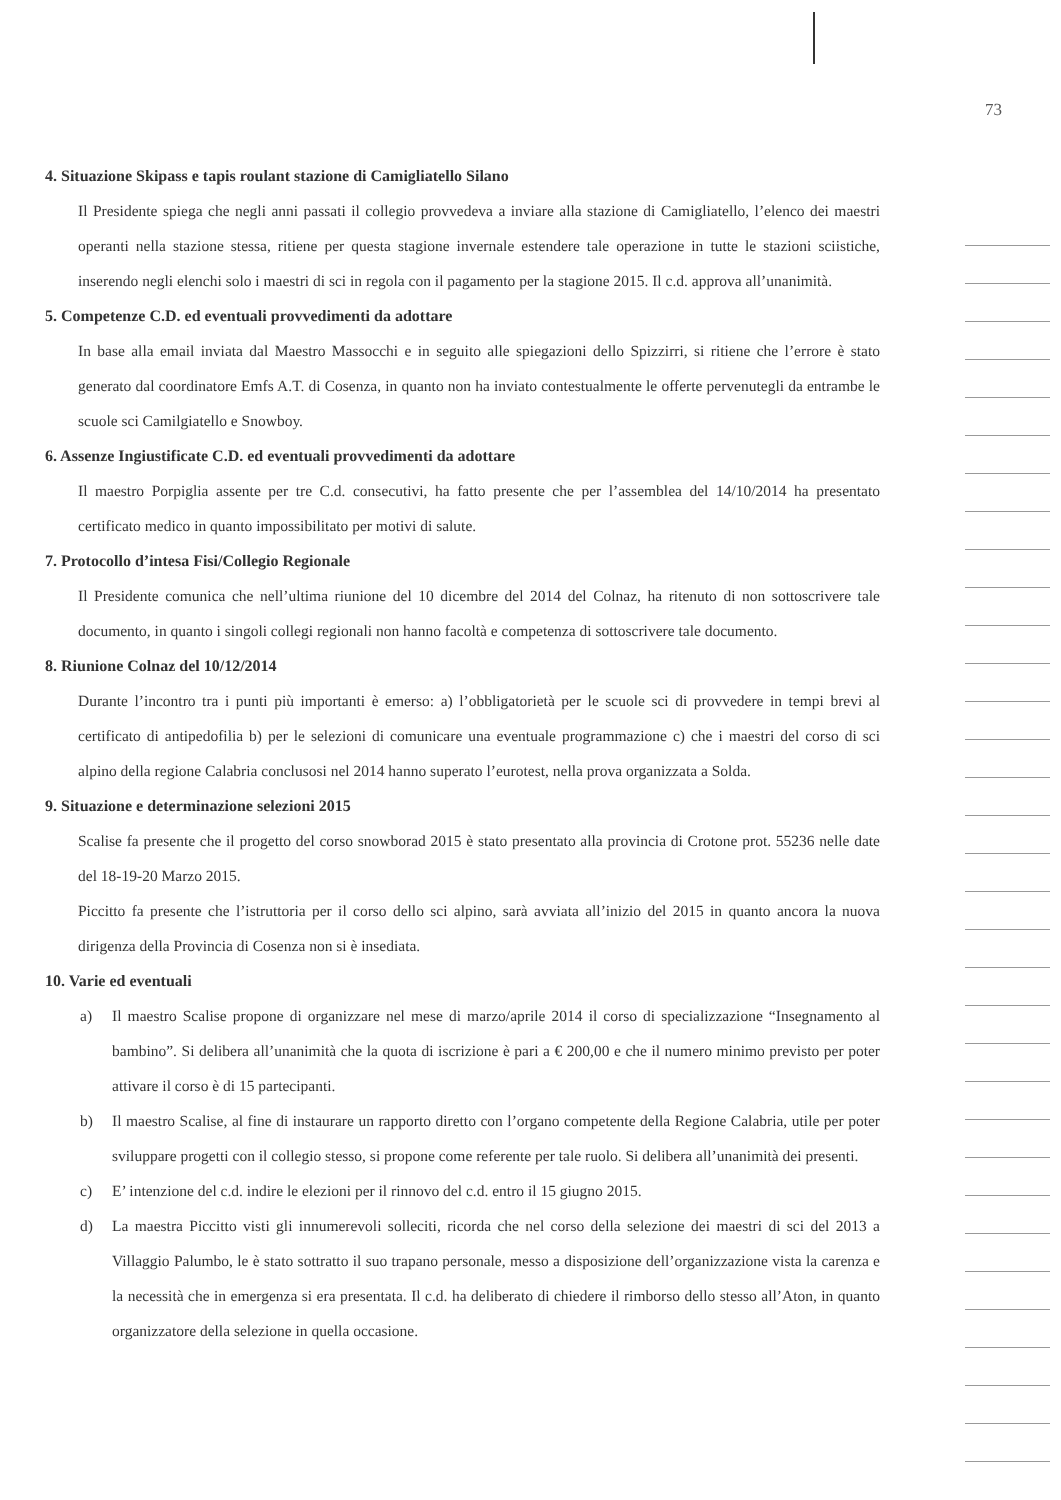73
4. Situazione Skipass e tapis roulant stazione di Camigliatello Silano
Il Presidente spiega che negli anni passati il collegio provvedeva a inviare alla stazione di Camigliatello, l’elenco dei maestri operanti nella stazione stessa, ritiene per questa stagione invernale estendere tale operazione in tutte le stazioni sciistiche, inserendo negli elenchi solo i maestri di sci in regola con il pagamento per la stagione 2015. Il c.d. approva all’unanimità.
5. Competenze C.D. ed eventuali provvedimenti da adottare
In base alla email inviata dal Maestro Massocchi e in seguito alle spiegazioni dello Spizzirri, si ritiene che l’errore è stato generato dal coordinatore Emfs A.T. di Cosenza, in quanto non ha inviato contestualmente le offerte pervenutegli da entrambe le scuole sci Camilgiatello e Snowboy.
6. Assenze Ingiustificate C.D. ed eventuali provvedimenti da adottare
Il maestro Porpiglia assente per tre C.d. consecutivi, ha fatto presente che per l’assemblea del 14/10/2014 ha presentato certificato medico in quanto impossibilitato per motivi di salute.
7. Protocollo d’intesa Fisi/Collegio Regionale
Il Presidente comunica che nell’ultima riunione del 10 dicembre del 2014 del Colnaz, ha ritenuto di non sottoscrivere tale documento, in quanto i singoli collegi regionali non hanno facoltà e competenza di sottoscrivere tale documento.
8. Riunione Colnaz del 10/12/2014
Durante l’incontro tra i punti più importanti è emerso: a) l’obbligatorietà per le scuole sci di provvedere in tempi brevi al certificato di antipedofilia b) per le selezioni di comunicare una eventuale programmazione c) che i maestri del corso di sci alpino della regione Calabria conclusosi nel 2014 hanno superato l’eurotest, nella prova organizzata a Solda.
9. Situazione e determinazione selezioni 2015
Scalise fa presente che il progetto del corso snowborad 2015 è stato presentato alla provincia di Crotone prot. 55236 nelle date del 18-19-20 Marzo 2015.
Piccitto fa presente che l’istruttoria per il corso dello sci alpino, sarà avviata all’inizio del 2015 in quanto ancora la nuova dirigenza della Provincia di Cosenza non si è insediata.
10. Varie ed eventuali
a) Il maestro Scalise propone di organizzare nel mese di marzo/aprile 2014 il corso di specializzazione “Insegnamento al bambino”. Si delibera all’unanimità che la quota di iscrizione è pari a € 200,00 e che il numero minimo previsto per poter attivare il corso è di 15 partecipanti.
b) Il maestro Scalise, al fine di instaurare un rapporto diretto con l’organo competente della Regione Calabria, utile per poter sviluppare progetti con il collegio stesso, si propone come referente per tale ruolo. Si delibera all’unanimità dei presenti.
c) E’ intenzione del c.d. indire le elezioni per il rinnovo del c.d. entro il 15 giugno 2015.
d) La maestra Piccitto visti gli innumerevoli solleciti, ricorda che nel corso della selezione dei maestri di sci del 2013 a Villaggio Palumbo, le è stato sottratto il suo trapano personale, messo a disposizione dell’organizzazione vista la carenza e la necessità che in emergenza si era presentata. Il c.d. ha deliberato di chiedere il rimborso dello stesso all’Aton, in quanto organizzatore della selezione in quella occasione.